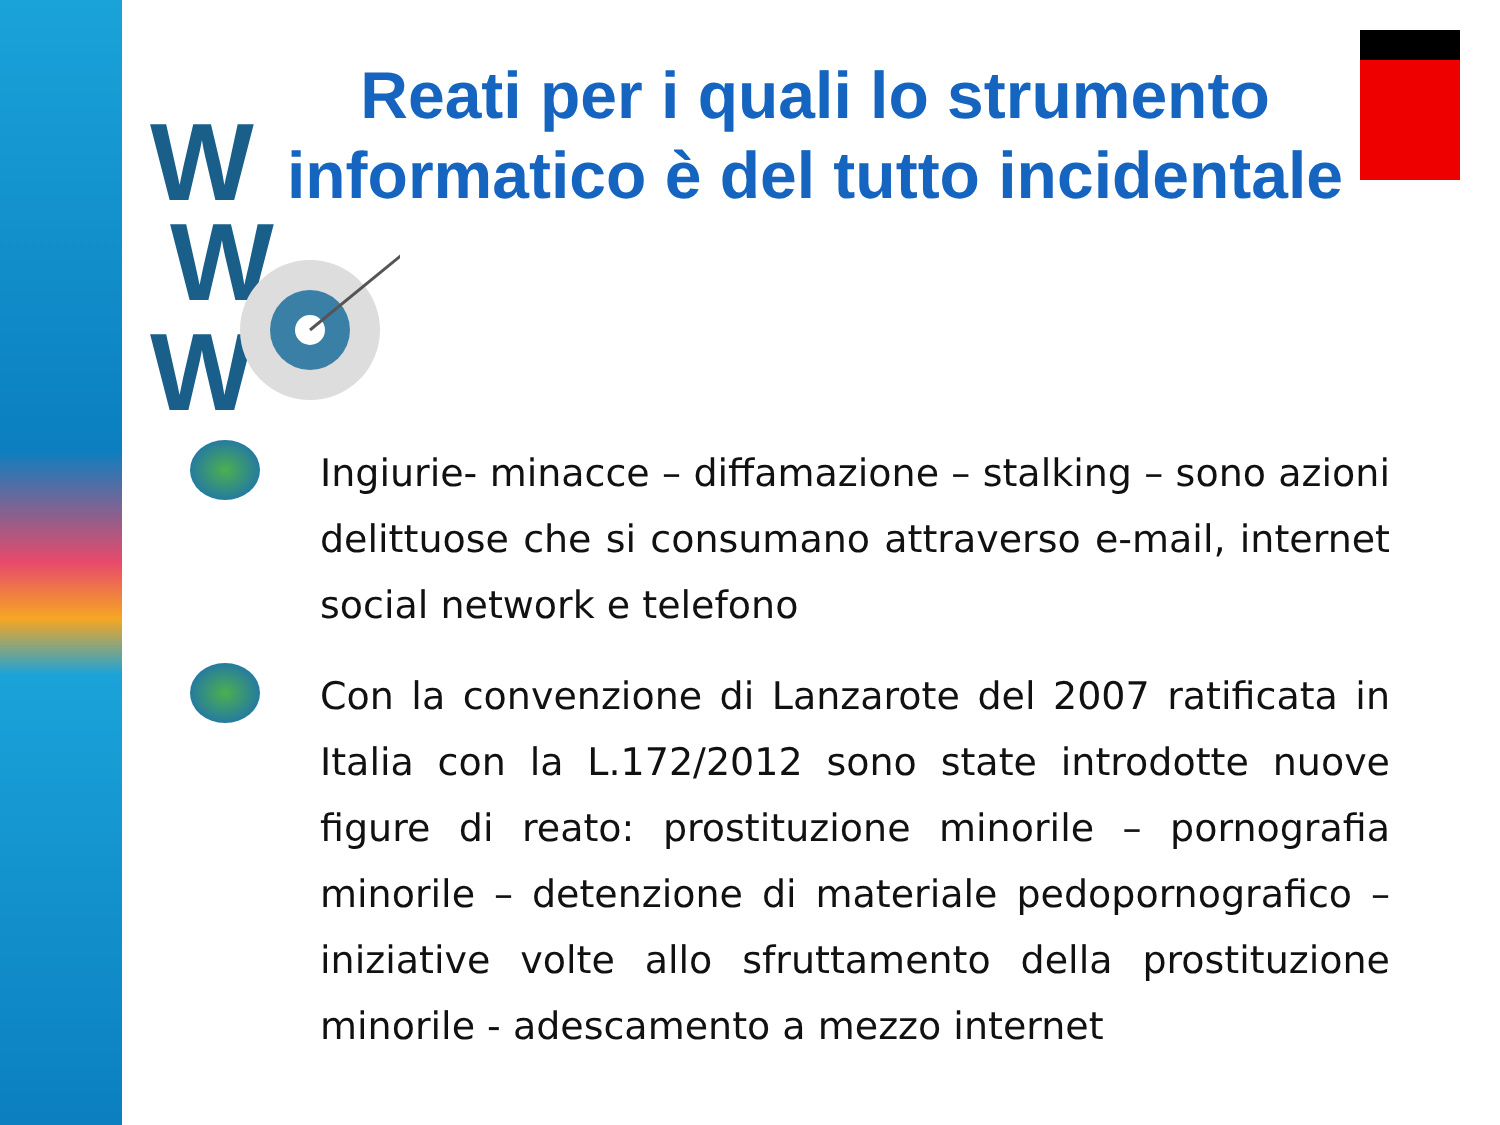W
W
W
Reati per i quali lo strumento informatico è del tutto incidentale
Ingiurie- minacce – diffamazione – stalking – sono azioni delittuose che si consumano attraverso e-mail, internet social network e telefono
Con la convenzione di Lanzarote del 2007 ratificata in Italia con la L.172/2012 sono state introdotte nuove figure di reato: prostituzione minorile – pornografia minorile – detenzione di materiale pedopornografico – iniziative volte allo sfruttamento della prostituzione minorile - adescamento a mezzo internet